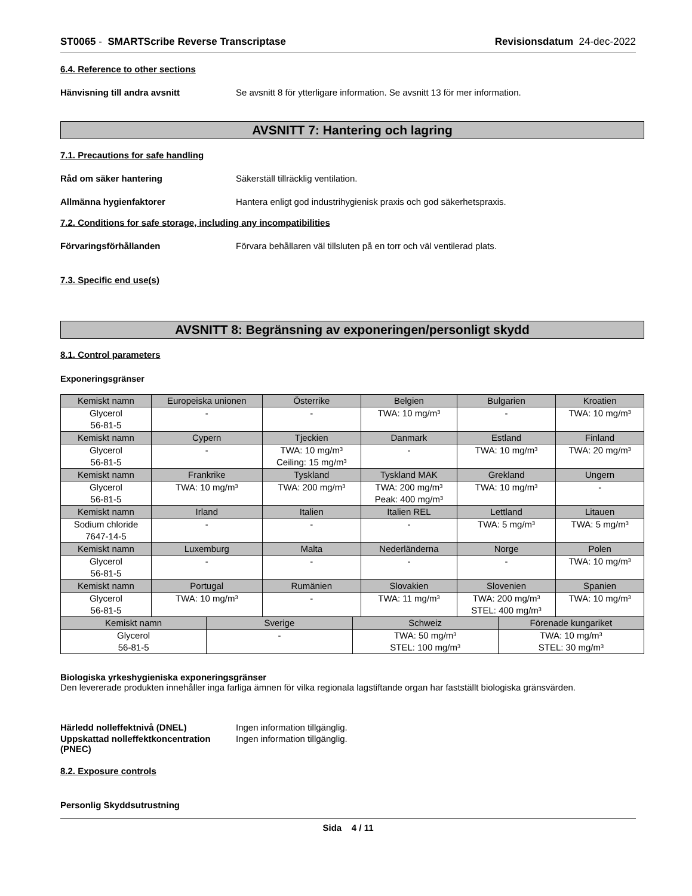ST0065 - SMARTScribe Reverse Transcriptase Revisionsdatum 24-dec-2022
6.4. Reference to other sections
Hänvisning till andra avsnitt Se avsnitt 8 för ytterligare information. Se avsnitt 13 för mer information.
AVSNITT 7: Hantering och lagring
7.1. Precautions for safe handling
Råd om säker hantering Säkerställ tillräcklig ventilation.
Allmänna hygienfaktorer Hantera enligt god industrihygienisk praxis och god säkerhetspraxis.
7.2. Conditions for safe storage, including any incompatibilities
Förvaringsförhållanden Förvara behållaren väl tillsluten på en torr och väl ventilerad plats.
7.3. Specific end use(s)
AVSNITT 8: Begränsning av exponeringen/personligt skydd
8.1. Control parameters
Exponeringsgränser
| Kemiskt namn | Europeiska unionen | Österrike | Belgien | Bulgarien | Kroatien |
| --- | --- | --- | --- | --- | --- |
| Glycerol 56-81-5 | - | - | TWA: 10 mg/m³ | - | TWA: 10 mg/m³ |
| Kemiskt namn | Cypern | Tjeckien | Danmark | Estland | Finland |
| Glycerol 56-81-5 | - | TWA: 10 mg/m³ Ceiling: 15 mg/m³ | - | TWA: 10 mg/m³ | TWA: 20 mg/m³ |
| Kemiskt namn | Frankrike | Tyskland | Tyskland MAK | Grekland | Ungern |
| Glycerol 56-81-5 | TWA: 10 mg/m³ | TWA: 200 mg/m³ | TWA: 200 mg/m³ Peak: 400 mg/m³ | TWA: 10 mg/m³ | - |
| Kemiskt namn | Irland | Italien | Italien REL | Lettland | Litauen |
| Sodium chloride 7647-14-5 | - | - | - | TWA: 5 mg/m³ | TWA: 5 mg/m³ |
| Kemiskt namn | Luxemburg | Malta | Nederländerna | Norge | Polen |
| Glycerol 56-81-5 | - | - | - | - | TWA: 10 mg/m³ |
| Kemiskt namn | Portugal | Rumänien | Slovakien | Slovenien | Spanien |
| Glycerol 56-81-5 | TWA: 10 mg/m³ | - | TWA: 11 mg/m³ | TWA: 200 mg/m³ STEL: 400 mg/m³ | TWA: 10 mg/m³ |
| Kemiskt namn | Sverige | Schweiz | Förenade kungariket |
| --- | --- | --- | --- |
| Glycerol 56-81-5 | - | TWA: 50 mg/m³ STEL: 100 mg/m³ | TWA: 10 mg/m³ STEL: 30 mg/m³ |
Biologiska yrkeshygieniska exponeringsgränser
Den levererade produkten innehåller inga farliga ämnen för vilka regionala lagstiftande organ har fastställt biologiska gränsvärden.
Härledd nolleffektnivå (DNEL) Ingen information tillgänglig.
Uppskattad nolleffektkoncentration (PNEC) Ingen information tillgänglig.
8.2. Exposure controls
Personlig Skyddsutrustning
Sida 4 / 11